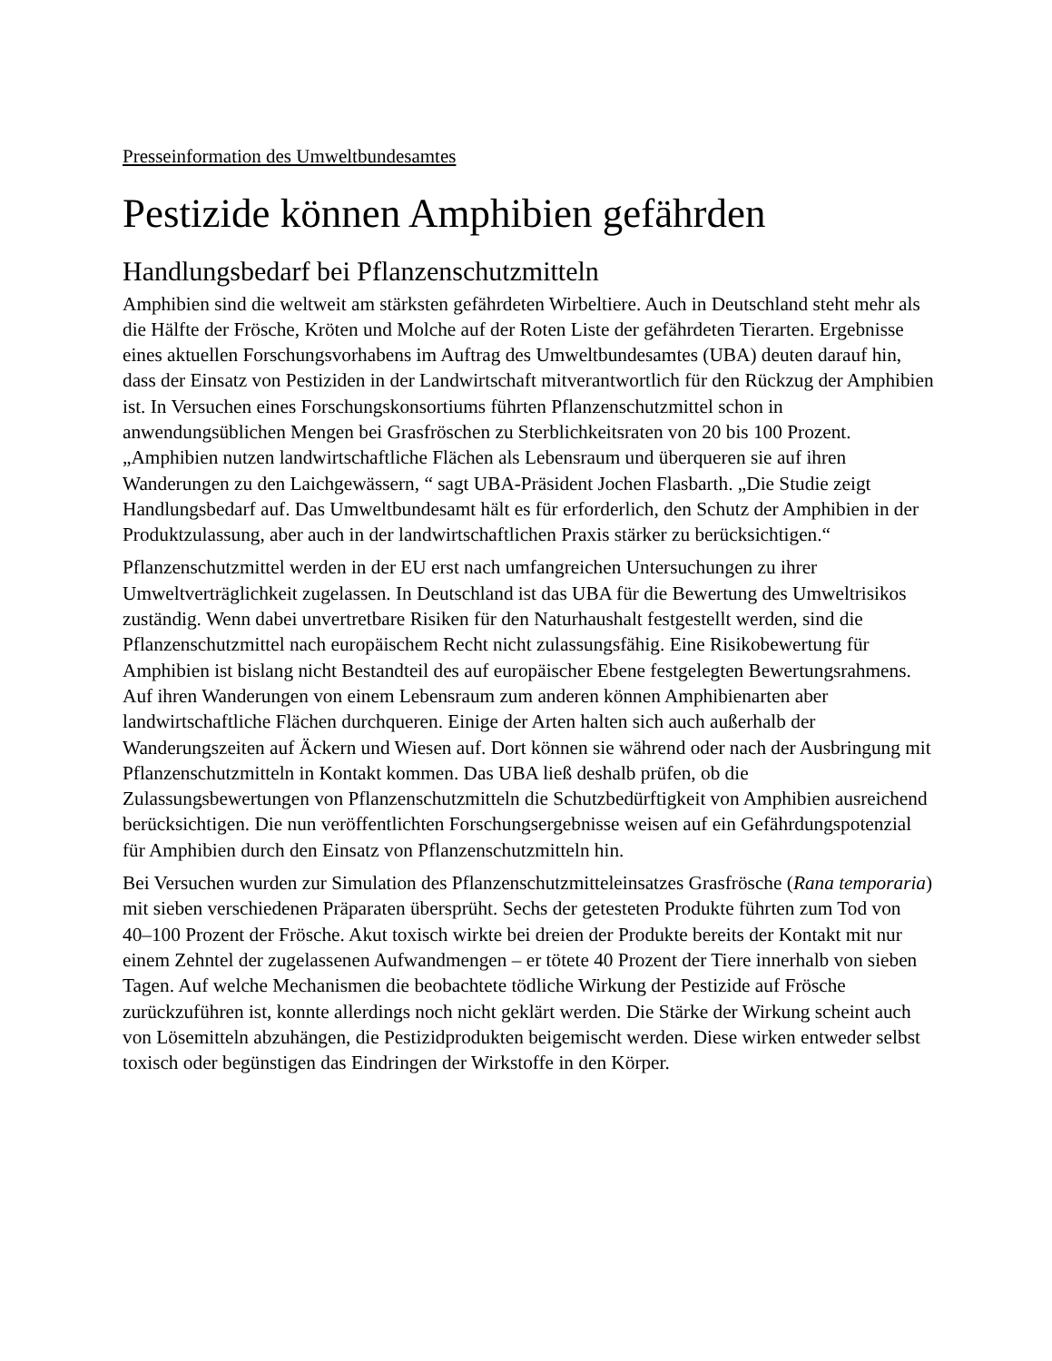Presseinformation des Umweltbundesamtes
Pestizide können Amphibien gefährden
Handlungsbedarf bei Pflanzenschutzmitteln
Amphibien sind die weltweit am stärksten gefährdeten Wirbeltiere. Auch in Deutschland steht mehr als die Hälfte der Frösche, Kröten und Molche auf der Roten Liste der gefährdeten Tierarten. Ergebnisse eines aktuellen Forschungsvorhabens im Auftrag des Umweltbundesamtes (UBA) deuten darauf hin, dass der Einsatz von Pestiziden in der Landwirtschaft mitverantwortlich für den Rückzug der Amphibien ist. In Versuchen eines Forschungskonsortiums führten Pflanzenschutzmittel schon in anwendungsüblichen Mengen bei Grasfröschen zu Sterblichkeitsraten von 20 bis 100 Prozent. „Amphibien nutzen landwirtschaftliche Flächen als Lebensraum und überqueren sie auf ihren Wanderungen zu den Laichgewässern, “ sagt UBA-Präsident Jochen Flasbarth. „Die Studie zeigt Handlungsbedarf auf. Das Umweltbundesamt hält es für erforderlich, den Schutz der Amphibien in der Produktzulassung, aber auch in der landwirtschaftlichen Praxis stärker zu berücksichtigen.“
Pflanzenschutzmittel werden in der EU erst nach umfangreichen Untersuchungen zu ihrer Umweltverträglichkeit zugelassen. In Deutschland ist das UBA für die Bewertung des Umweltrisikos zuständig. Wenn dabei unvertretbare Risiken für den Naturhaushalt festgestellt werden, sind die Pflanzenschutzmittel nach europäischem Recht nicht zulassungsfähig. Eine Risikobewertung für Amphibien ist bislang nicht Bestandteil des auf europäischer Ebene festgelegten Bewertungsrahmens. Auf ihren Wanderungen von einem Lebensraum zum anderen können Amphibienarten aber landwirtschaftliche Flächen durchqueren. Einige der Arten halten sich auch außerhalb der Wanderungszeiten auf Äckern und Wiesen auf. Dort können sie während oder nach der Ausbringung mit Pflanzenschutzmitteln in Kontakt kommen. Das UBA ließ deshalb prüfen, ob die Zulassungsbewertungen von Pflanzenschutzmitteln die Schutzbedürftigkeit von Amphibien ausreichend berücksichtigen. Die nun veröffentlichten Forschungsergebnisse weisen auf ein Gefährdungspotenzial für Amphibien durch den Einsatz von Pflanzenschutzmitteln hin.
Bei Versuchen wurden zur Simulation des Pflanzenschutzmitteleinsatzes Grasfrösche (Rana temporaria) mit sieben verschiedenen Präparaten übersprüht. Sechs der getesteten Produkte führten zum Tod von 40–100 Prozent der Frösche. Akut toxisch wirkte bei dreien der Produkte bereits der Kontakt mit nur einem Zehntel der zugelassenen Aufwandmengen – er tötete 40 Prozent der Tiere innerhalb von sieben Tagen. Auf welche Mechanismen die beobachtete tödliche Wirkung der Pestizide auf Frösche zurückzuführen ist, konnte allerdings noch nicht geklärt werden. Die Stärke der Wirkung scheint auch von Lösemitteln abzuhängen, die Pestizidprodukten beigemischt werden. Diese wirken entweder selbst toxisch oder begünstigen das Eindringen der Wirkstoffe in den Körper.